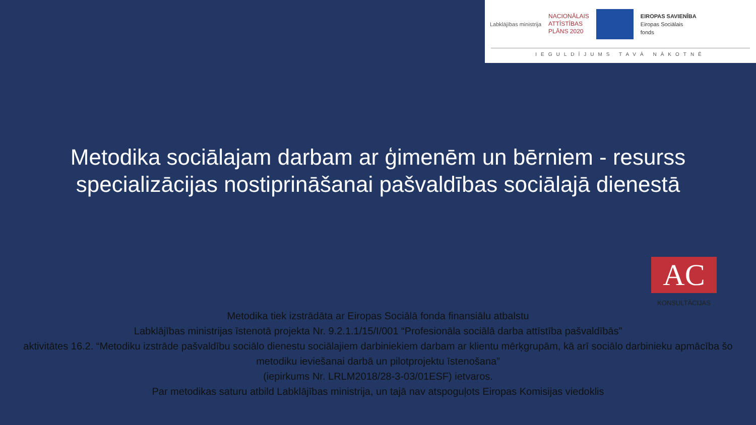Labklājības ministrija
NACIONĀLAIS
ATTĪSTĪBAS
PLĀNS 2020
EIROPAS SAVIENĪBA
Eiropas Sociālais
fonds
IEGULDĪJUMS TAVĀ NĀKOTNĒ
Metodika sociālajam darbam ar ģimenēm un bērniem - resurss specializācijas nostiprināšanai pašvaldības sociālajā dienestā
AC
KONSULTĀCIJAS
Metodika tiek izstrādāta ar Eiropas Sociālā fonda finansiālu atbalstu
Labklājības ministrijas īstenotā projekta Nr. 9.2.1.1/15/I/001 “Profesionāla sociālā darba attīstība pašvaldībās”
aktivitātes 16.2. “Metodiku izstrāde pašvaldību sociālo dienestu sociālajiem darbiniekiem darbam ar klientu mērķgrupām, kā arī sociālo darbinieku apmācība šo metodiku ieviešanai darbā un pilotprojektu īstenošana”
(iepirkums Nr. LRLM2018/28-3-03/01ESF) ietvaros.
Par metodikas saturu atbild Labklājības ministrija, un tajā nav atspoguļots Eiropas Komisijas viedoklis